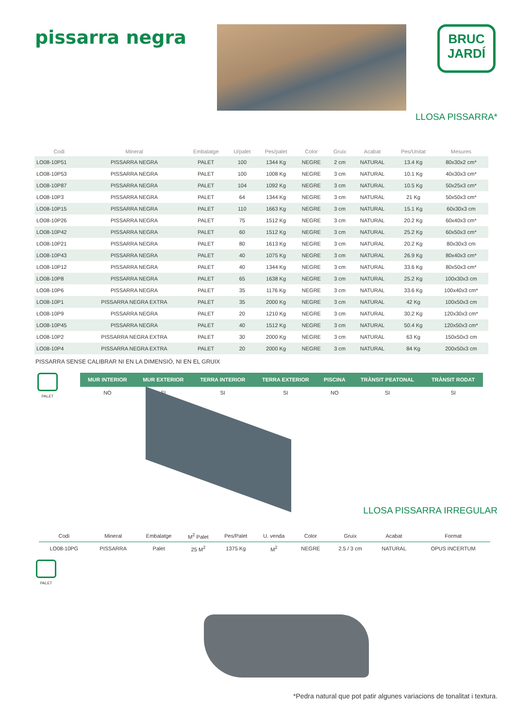pissarra negra
BRUC
JARDÍ
LLOSA PISSARRA*
| Codi | Mineral | Embalatge | U/palet | Pes/palet | Color | Gruix | Acabat | Pes/Unitat | Mesures |
| --- | --- | --- | --- | --- | --- | --- | --- | --- | --- |
| LO08-10P51 | PISSARRA NEGRA | PALET | 100 | 1344 Kg | NEGRE | 2 cm | NATURAL | 13.4 Kg | 80x30x2 cm* |
| LO08-10P53 | PISSARRA NEGRA | PALET | 100 | 1008 Kg | NEGRE | 3 cm | NATURAL | 10.1 Kg | 40x30x3 cm* |
| LO08-10P87 | PISSARRA NEGRA | PALET | 104 | 1092 Kg | NEGRE | 3 cm | NATURAL | 10.5 Kg | 50x25x3 cm* |
| LO08-10P3 | PISSARRA NEGRA | PALET | 64 | 1344 Kg | NEGRE | 3 cm | NATURAL | 21 Kg | 50x50x3 cm* |
| LO08-10P15 | PISSARRA NEGRA | PALET | 110 | 1663 Kg | NEGRE | 3 cm | NATURAL | 15.1 Kg | 60x30x3 cm |
| LO08-10P26 | PISSARRA NEGRA | PALET | 75 | 1512 Kg | NEGRE | 3 cm | NATURAL | 20.2 Kg | 60x40x3 cm* |
| LO08-10P42 | PISSARRA NEGRA | PALET | 60 | 1512 Kg | NEGRE | 3 cm | NATURAL | 25.2 Kg | 60x50x3 cm* |
| LO08-10P21 | PISSARRA NEGRA | PALET | 80 | 1613 Kg | NEGRE | 3 cm | NATURAL | 20.2 Kg | 80x30x3 cm |
| LO08-10P43 | PISSARRA NEGRA | PALET | 40 | 1075 Kg | NEGRE | 3 cm | NATURAL | 26.9 Kg | 80x40x3 cm* |
| LO08-10P12 | PISSARRA NEGRA | PALET | 40 | 1344 Kg | NEGRE | 3 cm | NATURAL | 33.6 Kg | 80x50x3 cm* |
| LO08-10P8 | PISSARRA NEGRA | PALET | 65 | 1638 Kg | NEGRE | 3 cm | NATURAL | 25.2 Kg | 100x30x3 cm |
| LO08-10P6 | PISSARRA NEGRA | PALET | 35 | 1176 Kg | NEGRE | 3 cm | NATURAL | 33.6 Kg | 100x40x3 cm* |
| LO08-10P1 | PISSARRA NEGRA EXTRA | PALET | 35 | 2000 Kg | NEGRE | 3 cm | NATURAL | 42 Kg | 100x50x3 cm |
| LO08-10P9 | PISSARRA NEGRA | PALET | 20 | 1210 Kg | NEGRE | 3 cm | NATURAL | 30.2 Kg | 120x30x3 cm* |
| LO08-10P45 | PISSARRA NEGRA | PALET | 40 | 1512 Kg | NEGRE | 3 cm | NATURAL | 50.4 Kg | 120x50x3 cm* |
| LO08-10P2 | PISSARRA NEGRA EXTRA | PALET | 30 | 2000 Kg | NEGRE | 3 cm | NATURAL | 63 Kg | 150x50x3 cm |
| LO08-10P4 | PISSARRA NEGRA EXTRA | PALET | 20 | 2000 Kg | NEGRE | 3 cm | NATURAL | 84 Kg | 200x50x3 cm |
PISSARRA SENSE CALIBRAR NI EN LA DIMENSIÓ, NI EN EL GRUIX
PALET
| MUR INTERIOR | MUR EXTERIOR | TERRA INTERIOR | TERRA EXTERIOR | PISCINA | TRÀNSIT PEATONAL | TRÀNSIT RODAT |
| --- | --- | --- | --- | --- | --- | --- |
| NO | SI | SI | SI | NO | SI | SI |
LLOSA PISSARRA IRREGULAR
| Codi | Mineral | Embalatge | M<sup>2</sup> Palet | Pes/Palet | U. venda | Color | Gruix | Acabat | Format |
| --- | --- | --- | --- | --- | --- | --- | --- | --- | --- |
| LO08-10PG | PISSARRA | Palet | 25 M<sup>2</sup> | 1375 Kg | M<sup>2</sup> | NEGRE | 2.5 / 3 cm | NATURAL | OPUS INCERTUM |
PALET
*Pedra natural que pot patir algunes variacions de tonalitat i textura.